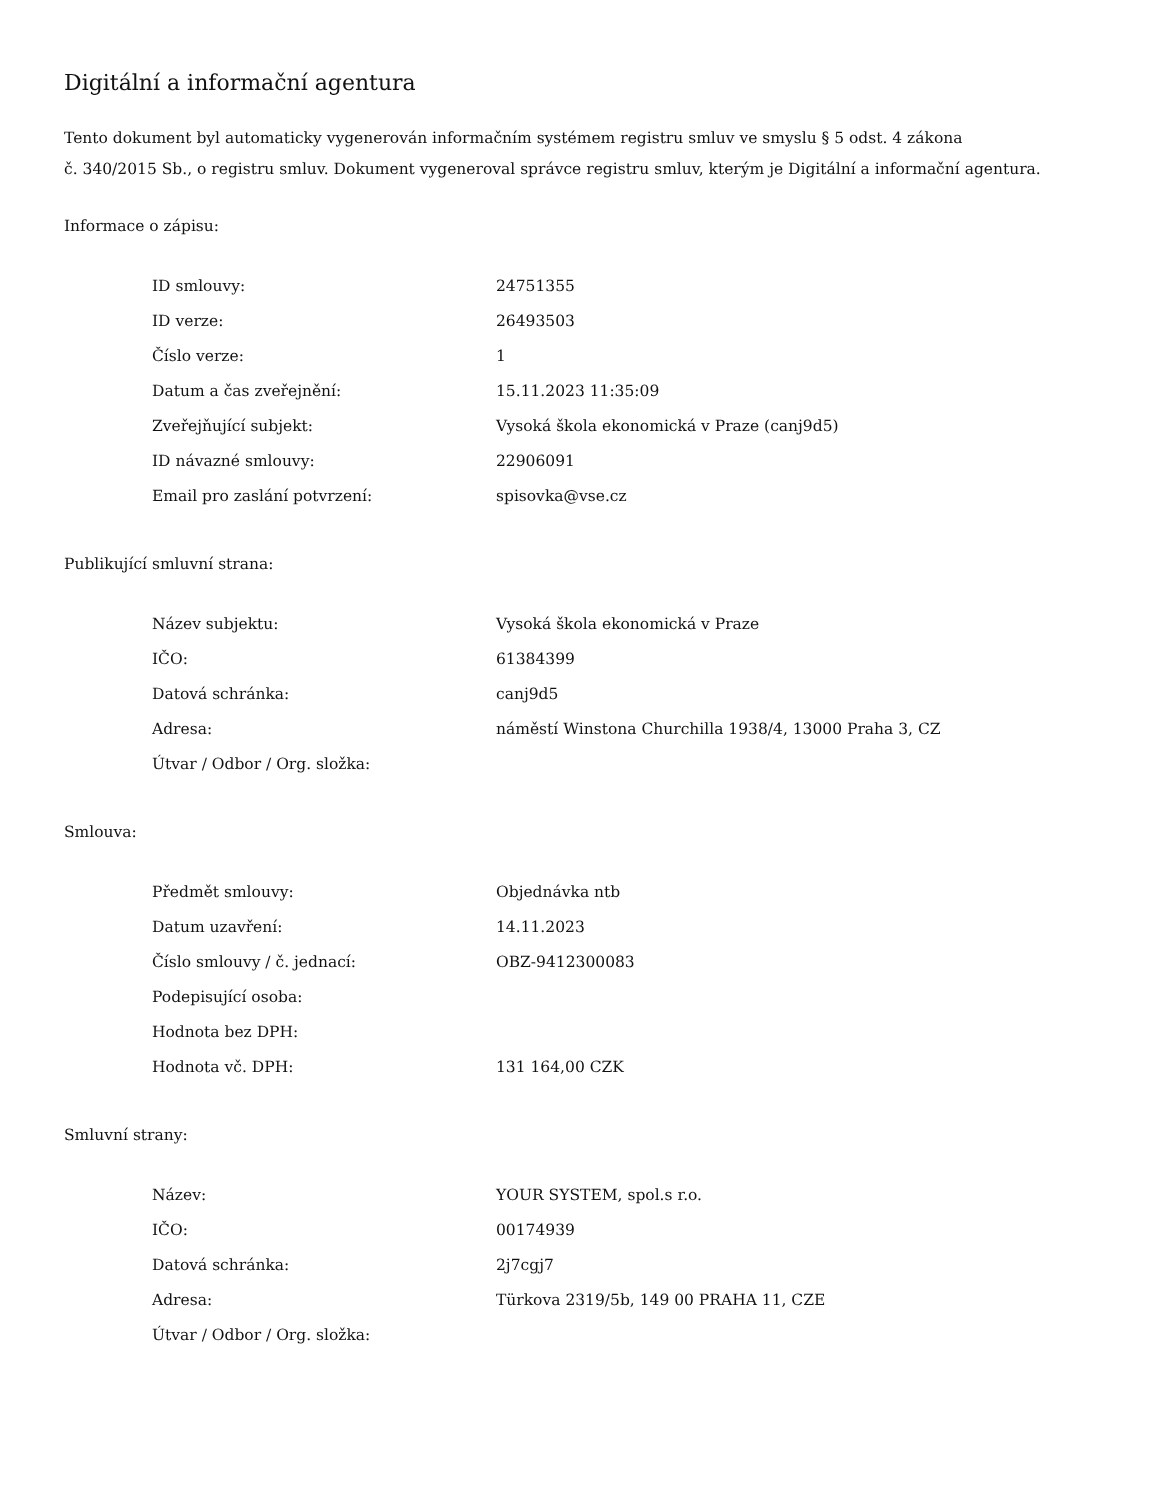Digitální a informační agentura
Tento dokument byl automaticky vygenerován informačním systémem registru smluv ve smyslu § 5 odst. 4 zákona
č. 340/2015 Sb., o registru smluv. Dokument vygeneroval správce registru smluv, kterým je Digitální a informační agentura.
Informace o zápisu:
| ID smlouvy: | 24751355 |
| ID verze: | 26493503 |
| Číslo verze: | 1 |
| Datum a čas zveřejnění: | 15.11.2023 11:35:09 |
| Zveřejňující subjekt: | Vysoká škola ekonomická v Praze (canj9d5) |
| ID návazné smlouvy: | 22906091 |
| Email pro zaslání potvrzení: | spisovka@vse.cz |
Publikující smluvní strana:
| Název subjektu: | Vysoká škola ekonomická v Praze |
| IČO: | 61384399 |
| Datová schránka: | canj9d5 |
| Adresa: | náměstí Winstona Churchilla 1938/4, 13000 Praha 3, CZ |
| Útvar / Odbor / Org. složka: | |
Smlouva:
| Předmět smlouvy: | Objednávka ntb |
| Datum uzavření: | 14.11.2023 |
| Číslo smlouvy / č. jednací: | OBZ-9412300083 |
| Podepisující osoba: | |
| Hodnota bez DPH: | |
| Hodnota vč. DPH: | 131 164,00 CZK |
Smluvní strany:
| Název: | YOUR SYSTEM, spol.s r.o. |
| IČO: | 00174939 |
| Datová schránka: | 2j7cgj7 |
| Adresa: | Türkova 2319/5b, 149 00 PRAHA 11, CZE |
| Útvar / Odbor / Org. složka: | |